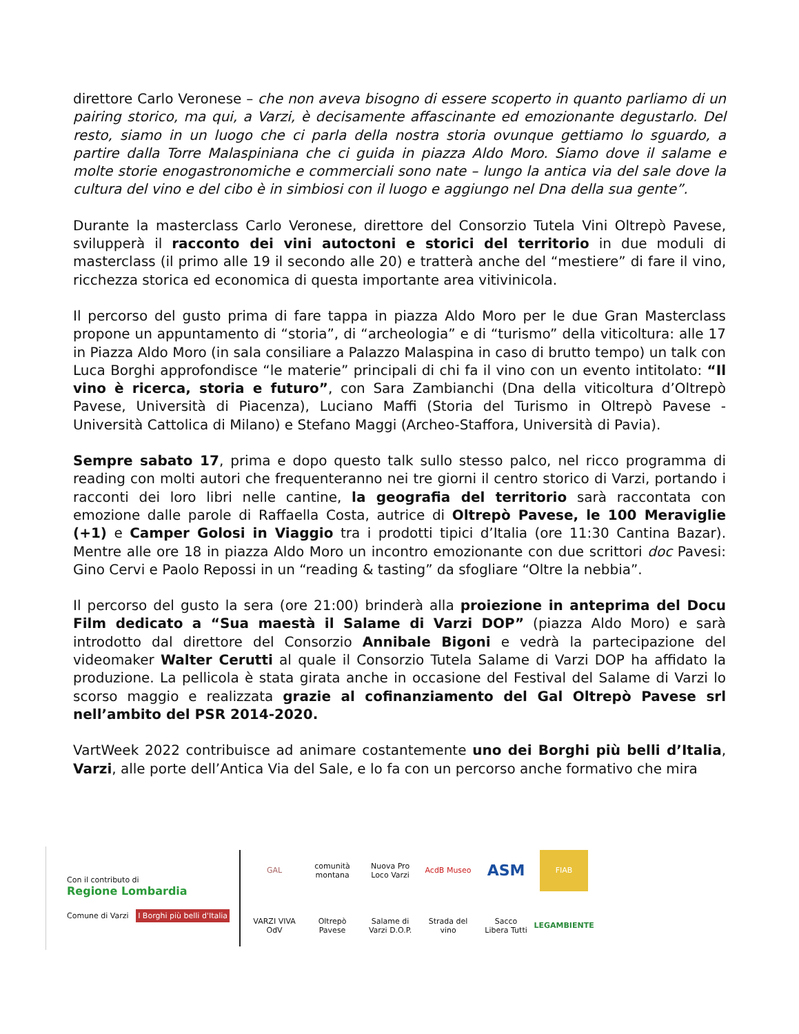direttore Carlo Veronese – che non aveva bisogno di essere scoperto in quanto parliamo di un pairing storico, ma qui, a Varzi, è decisamente affascinante ed emozionante degustarlo. Del resto, siamo in un luogo che ci parla della nostra storia ovunque gettiamo lo sguardo, a partire dalla Torre Malaspiniana che ci guida in piazza Aldo Moro. Siamo dove il salame e molte storie enogastronomiche e commerciali sono nate – lungo la antica via del sale dove la cultura del vino e del cibo è in simbiosi con il luogo e aggiungo nel Dna della sua gente”.
Durante la masterclass Carlo Veronese, direttore del Consorzio Tutela Vini Oltrepò Pavese, svilupperà il racconto dei vini autoctoni e storici del territorio in due moduli di masterclass (il primo alle 19 il secondo alle 20) e tratterà anche del “mestiere” di fare il vino, ricchezza storica ed economica di questa importante area vitivinicola.
Il percorso del gusto prima di fare tappa in piazza Aldo Moro per le due Gran Masterclass propone un appuntamento di “storia”, di “archeologia” e di “turismo” della viticoltura: alle 17 in Piazza Aldo Moro (in sala consiliare a Palazzo Malaspina in caso di brutto tempo) un talk con Luca Borghi approfondisce “le materie” principali di chi fa il vino con un evento intitolato: “Il vino è ricerca, storia e futuro”, con Sara Zambianchi (Dna della viticoltura d’Oltrepò Pavese, Università di Piacenza), Luciano Maffi (Storia del Turismo in Oltrepò Pavese - Università Cattolica di Milano) e Stefano Maggi (Archeo-Staffora, Università di Pavia).
Sempre sabato 17, prima e dopo questo talk sullo stesso palco, nel ricco programma di reading con molti autori che frequenteranno nei tre giorni il centro storico di Varzi, portando i racconti dei loro libri nelle cantine, la geografia del territorio sarà raccontata con emozione dalle parole di Raffaella Costa, autrice di Oltrepò Pavese, le 100 Meraviglie (+1) e Camper Golosi in Viaggio tra i prodotti tipici d’Italia (ore 11:30 Cantina Bazar). Mentre alle ore 18 in piazza Aldo Moro un incontro emozionante con due scrittori doc Pavesi: Gino Cervi e Paolo Repossi in un “reading & tasting” da sfogliare “Oltre la nebbia”.
Il percorso del gusto la sera (ore 21:00) brinderà alla proiezione in anteprima del Docu Film dedicato a “Sua maestà il Salame di Varzi DOP” (piazza Aldo Moro) e sarà introdotto dal direttore del Consorzio Annibale Bigoni e vedrà la partecipazione del videomaker Walter Cerutti al quale il Consorzio Tutela Salame di Varzi DOP ha affidato la produzione. La pellicola è stata girata anche in occasione del Festival del Salame di Varzi lo scorso maggio e realizzata grazie al cofinanziamento del Gal Oltrepò Pavese srl nell’ambito del PSR 2014-2020.
VartWeek 2022 contribuisce ad animare costantemente uno dei Borghi più belli d’Italia, Varzi, alle porte dell’Antica Via del Sale, e lo fa con un percorso anche formativo che mira
Con il contributo di
Regione Lombardia
Comune di Varzi I Borghi più belli d'Italia
GAL
VARZI VIVA OdV
comunità montana
Oltrepò Pavese
Nuova Pro Loco Varzi
Salame di Varzi D.O.P.
AcdB Museo
Strada del vino
ASM
Sacco Libera Tutti
FIAB
LEGAMBIENTE